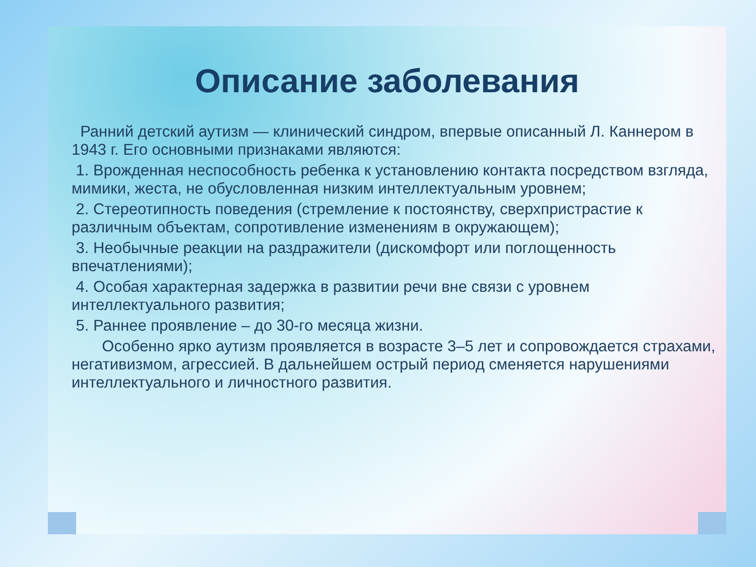Описание заболевания
Ранний детский аутизм — клинический синдром, впервые описанный Л. Каннером в 1943 г. Его основными признаками являются:
1. Врожденная неспособность ребенка к установлению контакта посредством взгляда, мимики, жеста, не обусловленная низким интеллектуальным уровнем;
2. Стереотипность поведения (стремление к постоянству, сверхпристрастие к различным объектам, сопротивление изменениям в окружающем);
3. Необычные реакции на раздражители (дискомфорт или поглощенность впечатлениями);
4. Особая характерная задержка в развитии речи вне связи с уровнем интеллектуального развития;
5. Раннее проявление – до 30-го месяца жизни.
Особенно ярко аутизм проявляется в возрасте 3–5 лет и сопровождается страхами, негативизмом, агрессией. В дальнейшем острый период сменяется нарушениями интеллектуального и личностного развития.